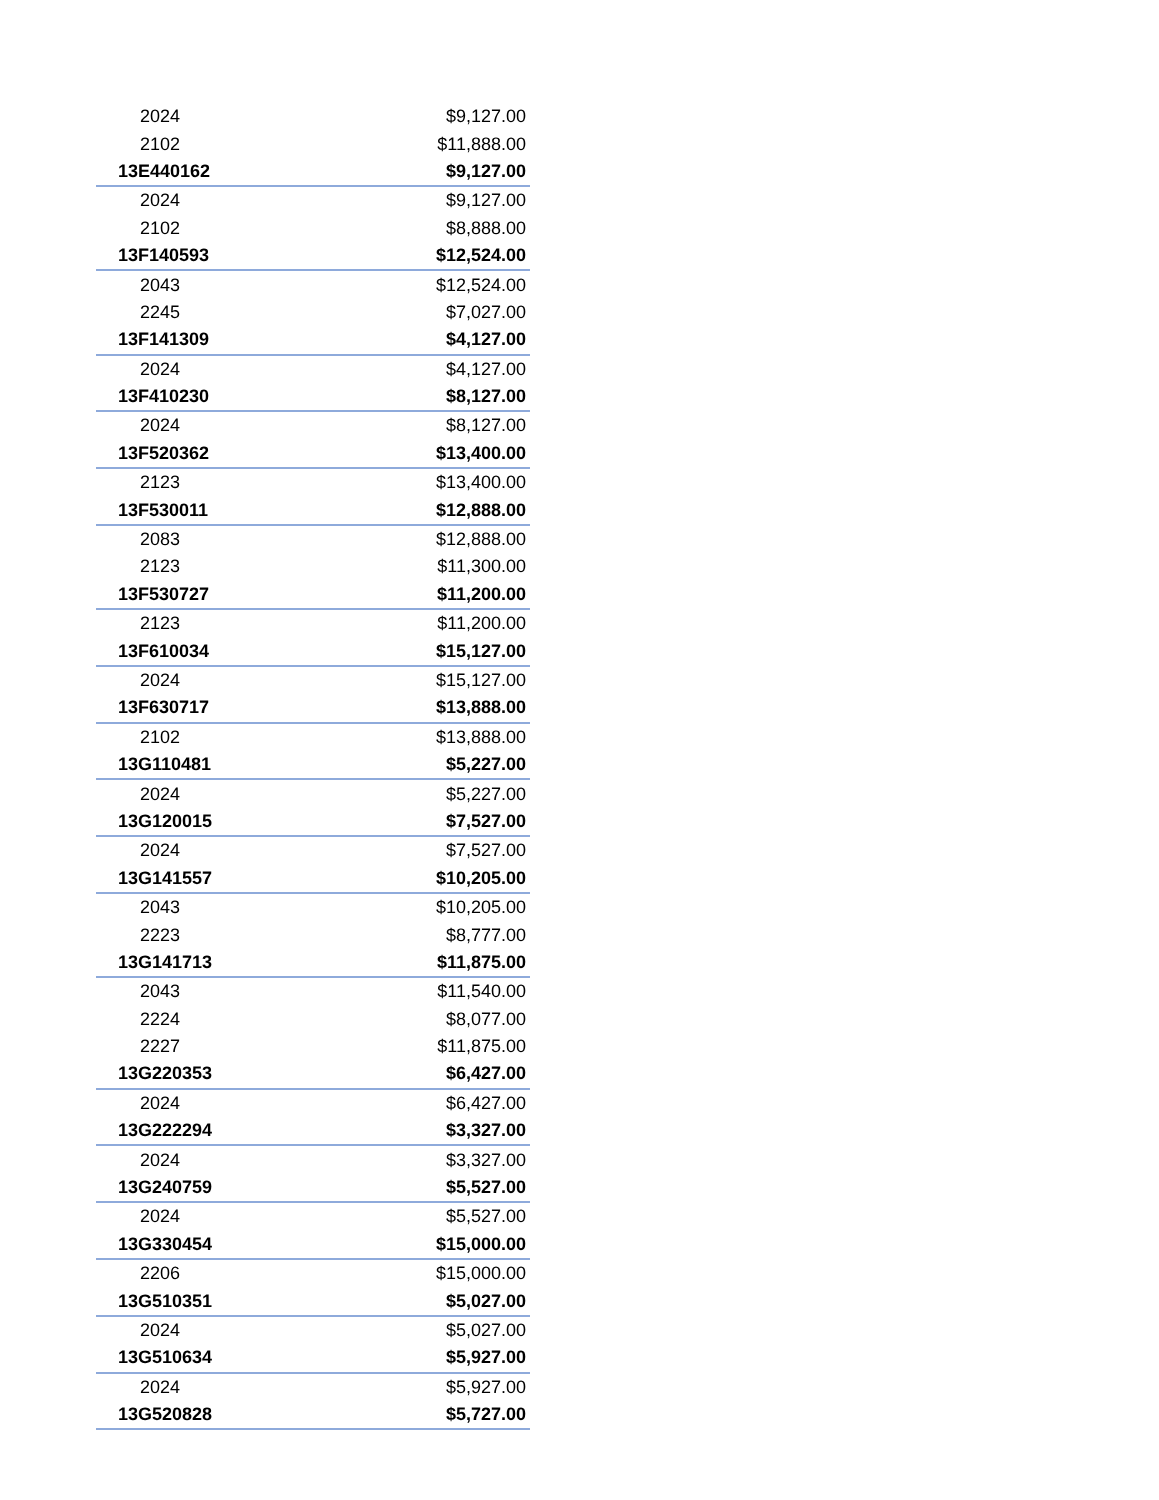| 2024 | $9,127.00 |
| 2102 | $11,888.00 |
| 13E440162 | $9,127.00 |
| 2024 | $9,127.00 |
| 2102 | $8,888.00 |
| 13F140593 | $12,524.00 |
| 2043 | $12,524.00 |
| 2245 | $7,027.00 |
| 13F141309 | $4,127.00 |
| 2024 | $4,127.00 |
| 13F410230 | $8,127.00 |
| 2024 | $8,127.00 |
| 13F520362 | $13,400.00 |
| 2123 | $13,400.00 |
| 13F530011 | $12,888.00 |
| 2083 | $12,888.00 |
| 2123 | $11,300.00 |
| 13F530727 | $11,200.00 |
| 2123 | $11,200.00 |
| 13F610034 | $15,127.00 |
| 2024 | $15,127.00 |
| 13F630717 | $13,888.00 |
| 2102 | $13,888.00 |
| 13G110481 | $5,227.00 |
| 2024 | $5,227.00 |
| 13G120015 | $7,527.00 |
| 2024 | $7,527.00 |
| 13G141557 | $10,205.00 |
| 2043 | $10,205.00 |
| 2223 | $8,777.00 |
| 13G141713 | $11,875.00 |
| 2043 | $11,540.00 |
| 2224 | $8,077.00 |
| 2227 | $11,875.00 |
| 13G220353 | $6,427.00 |
| 2024 | $6,427.00 |
| 13G222294 | $3,327.00 |
| 2024 | $3,327.00 |
| 13G240759 | $5,527.00 |
| 2024 | $5,527.00 |
| 13G330454 | $15,000.00 |
| 2206 | $15,000.00 |
| 13G510351 | $5,027.00 |
| 2024 | $5,027.00 |
| 13G510634 | $5,927.00 |
| 2024 | $5,927.00 |
| 13G520828 | $5,727.00 |